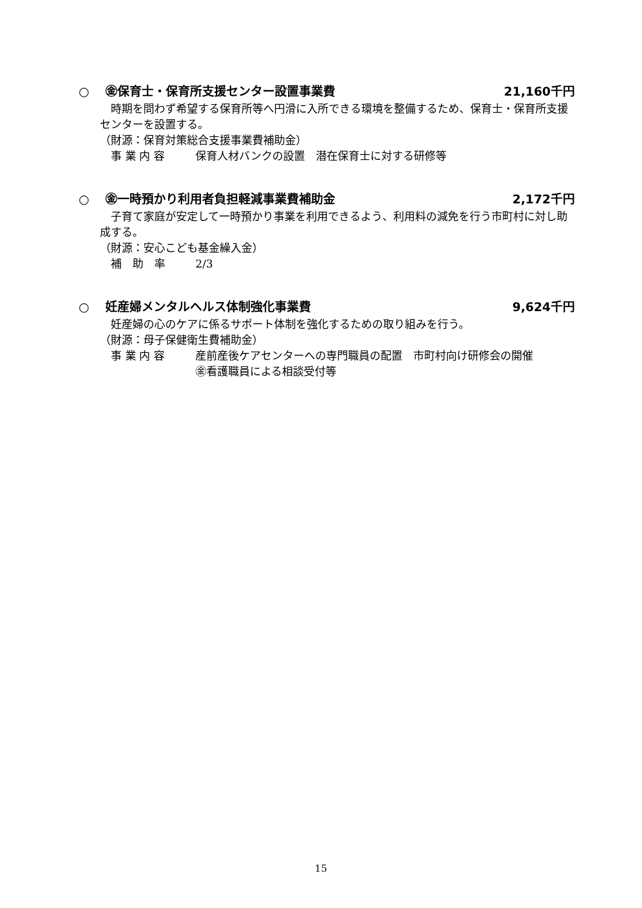○　 ㊎保育士・保育所支援センター設置事業費 21,160千円
時期を問わず希望する保育所等へ円滑に入所できる環境を整備するため、保育士・保育所支援センターを設置する。
（財源：保育対策総合支援事業費補助金）
事 業 内 容 保育人材バンクの設置　潜在保育士に対する研修等
○　 ㊎一時預かり利用者負担軽減事業費補助金 2,172千円
子育て家庭が安定して一時預かり事業を利用できるよう、利用料の減免を行う市町村に対し助成する。
（財源：安心こども基金繰入金）
補　助　率 2/3
○　 妊産婦メンタルヘルス体制強化事業費 9,624千円
妊産婦の心のケアに係るサポート体制を強化するための取り組みを行う。
（財源：母子保健衛生費補助金）
事 業 内 容 産前産後ケアセンターへの専門職員の配置　市町村向け研修会の開催
㊎看護職員による相談受付等
15